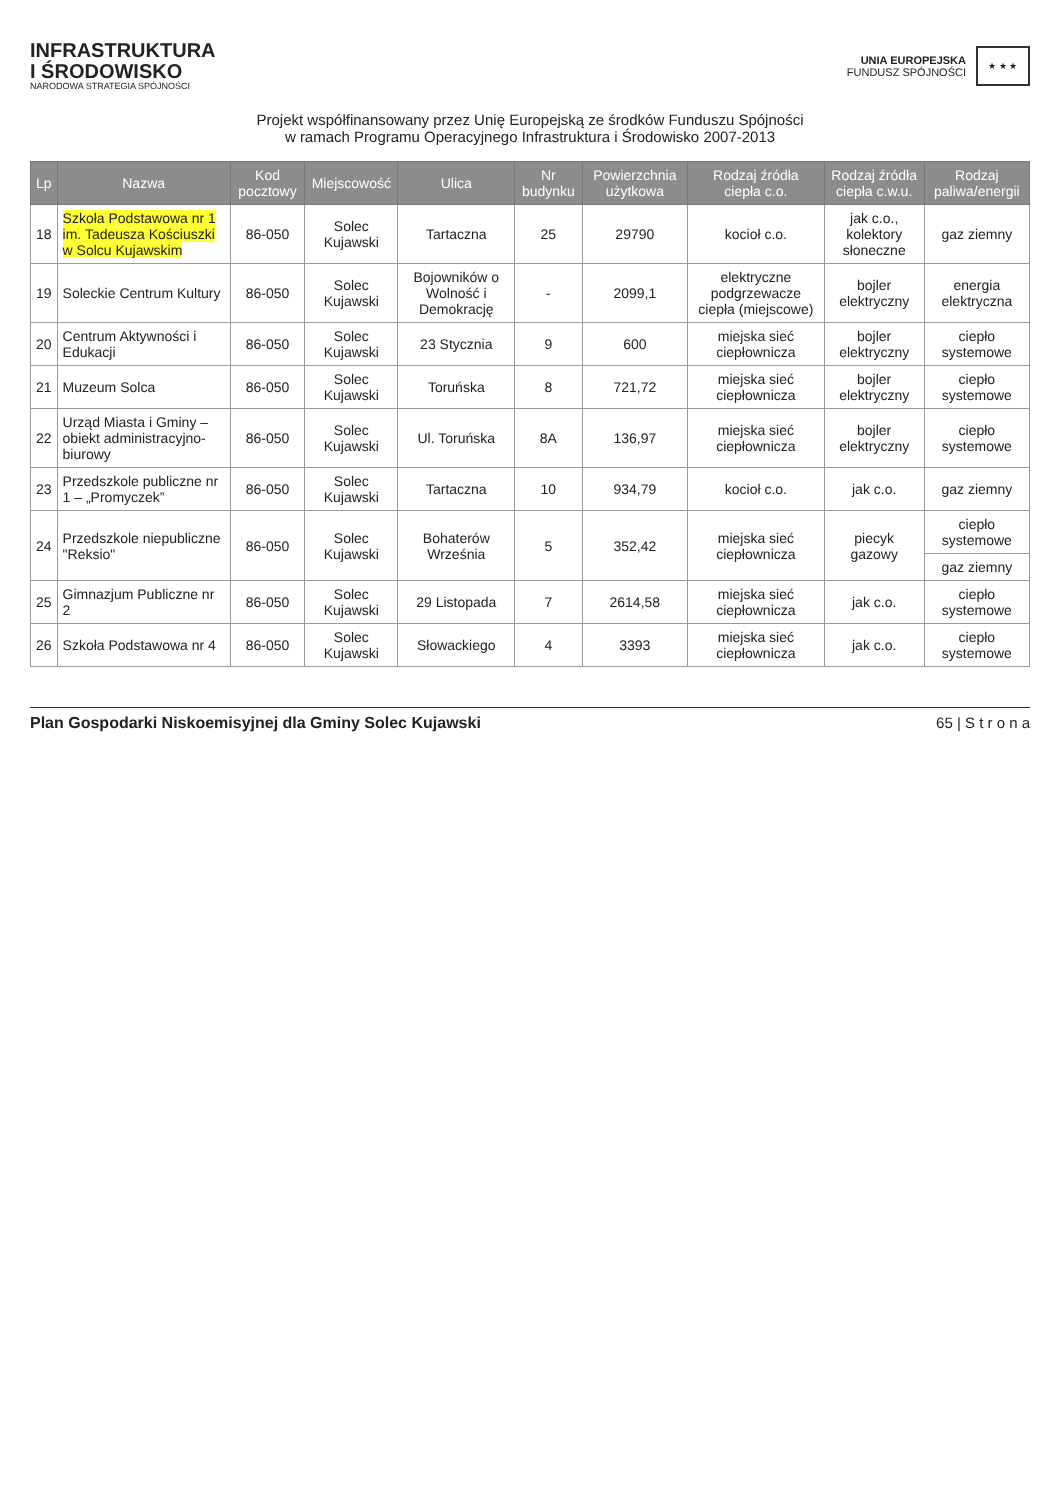INFRASTRUKTURA
I ŚRODOWISKO
NARODOWA STRATEGIA SPÓJNOŚCI
UNIA EUROPEJSKA
FUNDUSZ SPÓJNOŚCI
★ ★ ★
Projekt współfinansowany przez Unię Europejską ze środków Funduszu Spójności
w ramach Programu Operacyjnego Infrastruktura i Środowisko 2007-2013
| Lp | Nazwa | Kod pocztowy | Miejscowość | Ulica | Nr budynku | Powierzchnia użytkowa | Rodzaj źródła ciepła c.o. | Rodzaj źródła ciepła c.w.u. | Rodzaj paliwa/energii |
| --- | --- | --- | --- | --- | --- | --- | --- | --- | --- |
| 18 | Szkoła Podstawowa nr 1 im. Tadeusza Kościuszki w Solcu Kujawskim | 86-050 | Solec Kujawski | Tartaczna | 25 | 29790 | kocioł c.o. | jak c.o., kolektory słoneczne | gaz ziemny |
| 19 | Soleckie Centrum Kultury | 86-050 | Solec Kujawski | Bojowników o Wolność i Demokrację | - | 2099,1 | elektryczne podgrzewacze ciepła (miejscowe) | bojler elektryczny | energia elektryczna |
| 20 | Centrum Aktywności i Edukacji | 86-050 | Solec Kujawski | 23 Stycznia | 9 | 600 | miejska sieć ciepłownicza | bojler elektryczny | ciepło systemowe |
| 21 | Muzeum Solca | 86-050 | Solec Kujawski | Toruńska | 8 | 721,72 | miejska sieć ciepłownicza | bojler elektryczny | ciepło systemowe |
| 22 | Urząd Miasta i Gminy – obiekt administracyjno-biurowy | 86-050 | Solec Kujawski | Ul. Toruńska | 8A | 136,97 | miejska sieć ciepłownicza | bojler elektryczny | ciepło systemowe |
| 23 | Przedszkole publiczne nr 1 – „Promyczek” | 86-050 | Solec Kujawski | Tartaczna | 10 | 934,79 | kocioł c.o. | jak c.o. | gaz ziemny |
| 24 | Przedszkole niepubliczne "Reksio" | 86-050 | Solec Kujawski | Bohaterów Września | 5 | 352,42 | miejska sieć ciepłownicza | piecyk gazowy | ciepło systemowe |
| | | | | | | | | | gaz ziemny |
| 25 | Gimnazjum Publiczne nr 2 | 86-050 | Solec Kujawski | 29 Listopada | 7 | 2614,58 | miejska sieć ciepłownicza | jak c.o. | ciepło systemowe |
| 26 | Szkoła Podstawowa nr 4 | 86-050 | Solec Kujawski | Słowackiego | 4 | 3393 | miejska sieć ciepłownicza | jak c.o. | ciepło systemowe |
Plan Gospodarki Niskoemisyjnej dla Gminy Solec Kujawski 65 | S t r o n a